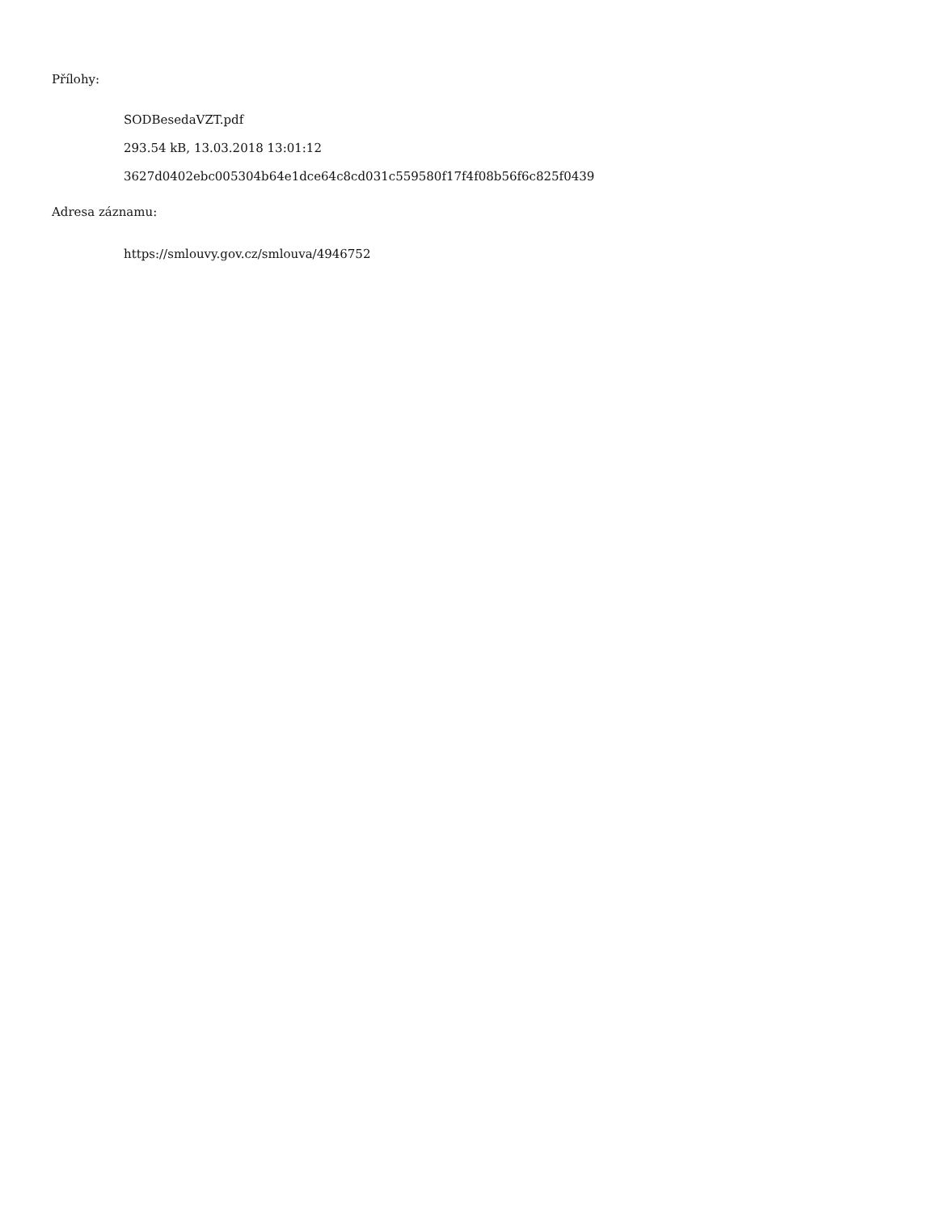Přílohy:
SODBesedaVZT.pdf
293.54 kB, 13.03.2018 13:01:12
3627d0402ebc005304b64e1dce64c8cd031c559580f17f4f08b56f6c825f0439
Adresa záznamu:
https://smlouvy.gov.cz/smlouva/4946752